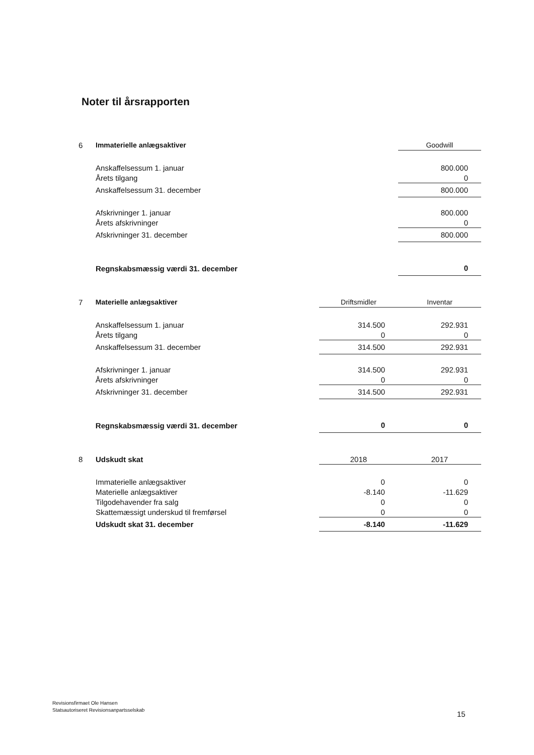Noter til årsrapporten
| 6 | Immaterielle anlægsaktiver | | Goodwill |
| | Anskaffelsessum 1. januar | | 800.000 |
| | Årets tilgang | | 0 |
| | Anskaffelsessum 31. december | | 800.000 |
| | Afskrivninger 1. januar | | 800.000 |
| | Årets afskrivninger | | 0 |
| | Afskrivninger 31. december | | 800.000 |
| | Regnskabsmæssig værdi 31. december | | 0 |
| 7 | Materielle anlægsaktiver | Driftsmidler | Inventar |
| | Anskaffelsessum 1. januar | 314.500 | 292.931 |
| | Årets tilgang | 0 | 0 |
| | Anskaffelsessum 31. december | 314.500 | 292.931 |
| | Afskrivninger 1. januar | 314.500 | 292.931 |
| | Årets afskrivninger | 0 | 0 |
| | Afskrivninger 31. december | 314.500 | 292.931 |
| | Regnskabsmæssig værdi 31. december | 0 | 0 |
| 8 | Udskudt skat | 2018 | 2017 |
| | Immaterielle anlægsaktiver | 0 | 0 |
| | Materielle anlægsaktiver | -8.140 | -11.629 |
| | Tilgodehavender fra salg | 0 | 0 |
| | Skattemæssigt underskud til fremførsel | 0 | 0 |
| | Udskudt skat 31. december | -8.140 | -11.629 |
Revisionsfirmaet Ole Hansen
Statsautoriseret Revisionsanpartsselskab
15